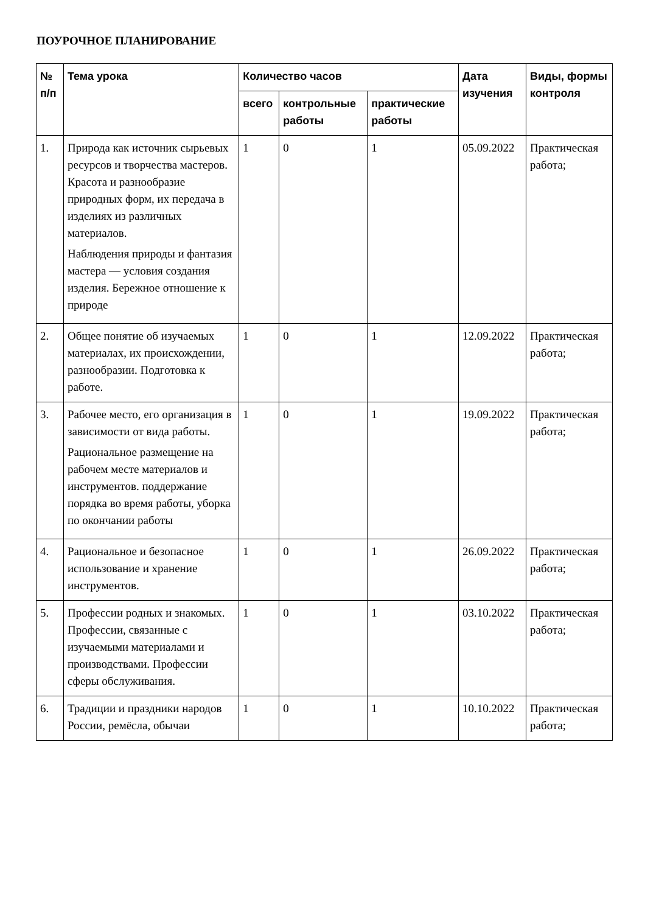ПОУРОЧНОЕ ПЛАНИРОВАНИЕ
| № п/п | Тема урока | Количество часов | | | Дата изучения | Виды, формы контроля |
| --- | --- | --- | --- | --- | --- | --- |
| | | всего | контрольные работы | практические работы | | |
| 1. | Природа как источник сырьевых ресурсов и творчества мастеров. Красота и разнообразие природных форм, их передача в изделиях из различных материалов. Наблюдения природы и фантазия мастера — условия создания изделия. Бережное отношение к природе | 1 | 0 | 1 | 05.09.2022 | Практическая работа; |
| 2. | Общее понятие об изучаемых материалах, их происхождении, разнообразии. Подготовка к работе. | 1 | 0 | 1 | 12.09.2022 | Практическая работа; |
| 3. | Рабочее место, его организация в зависимости от вида работы. Рациональное размещение на рабочем месте материалов и инструментов. поддержание порядка во время работы, уборка по окончании работы | 1 | 0 | 1 | 19.09.2022 | Практическая работа; |
| 4. | Рациональное и безопасное использование и хранение инструментов. | 1 | 0 | 1 | 26.09.2022 | Практическая работа; |
| 5. | Профессии родных и знакомых. Профессии, связанные с изучаемыми материалами и производствами. Профессии сферы обслуживания. | 1 | 0 | 1 | 03.10.2022 | Практическая работа; |
| 6. | Традиции и праздники народов России, ремёсла, обычаи | 1 | 0 | 1 | 10.10.2022 | Практическая работа; |